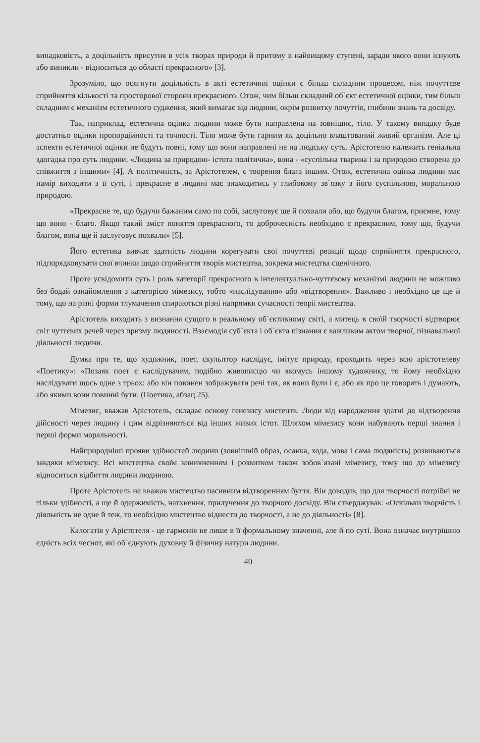випадковість, а доцільність присутня в усіх творах природи й притому в найвищому ступені, заради якого вони існують або виникли - відноситься до області прекрасного» [3].
Зрозуміло, що осягнути доцільність в акті естетичної оцінки є більш складним процесом, ніж почуттєве сприйняття кількості та просторової сторони прекрасного. Отож, чим більш складний об`єкт естетичної оцінки, тим більш складним є механізм естетичного судження, який вимагає від людини, окрім розвитку почуттів, глибини знань та досвіду.
Так, наприклад, естетична оцінка людини може бути направлена на зовнішнє, тіло. У такому випадку буде достатньо оцінки пропорційності та точності. Тіло може бути гарним як доцільно влаштований живий організм. Але ці аспекти естетичної оцінки не будуть повні, тому що вони направлені не на людську суть. Арістотелю належить геніальна здогадка про суть людини. «Людина за природою- істота політична», вона - «суспільна тварина і за природою створена до співжиття з іншими» [4]. А політичність, за Арістотелем, є творення блага іншим. Отож, естетична оцінка людини має намір виходити з її суті, і прекрасне в людині має знаходитись у глибокому зв`язку з його суспільною, моральною природою.
«Прекрасне те, що будучи бажаним само по собі, заслуговує ще й похвали або, що будучи благом, приємне, тому що воно - благо. Якщо такий зміст поняття прекрасного, то доброчесність необхідно є прекрасним, тому що, будучи благом, вона ще й заслуговує похвали» [5].
Його естетика вивчає здатність людини корегувати свої почуттєві реакції щодо сприйняття прекрасного, підпорядковувати свої вчинки щодо сприйняття творів мистецтва, зокрема мистецтва сценічного.
Проте усвідомити суть і роль категорії прекрасного в інтелектуально-чуттєвому механізмі людини не можливо без бодай ознайомлення з категорією мімезису, тобто «наслідування» або «відтворення». Важливо і необхідно це ще й тому, що на різні форми тлумачення спираються різні напрямки сучасності теорії мистецтва.
Арістотель виходить з визнання сущого в реальному об`єктивному світі, а митець в своїй творчості відтворює світ чуттєвих речей через призму людяності. Взаємодія суб`єкта і об`єкта пізнання є важливим актом творчої, пізнавальної діяльності людини.
Думка про те, що художник, поет, скульптор наслідує, імітує природу, проходить через всю арістотелеву «Поетику»: «Позаяк поет є наслідувачем, подібно живописцю чи якомусь іншому художнику, то йому необхідно наслідувати щось одне з трьох: або він повинен зображувати речі так, як вони були і є, або як про це говорять і думають, або якими вони повинні бути. (Поетика, абзац 25).
Мімезис, вважав Арістотель, складає основу генезису мистецтв. Люди від народження здатні до відтворення дійсності через людину і цим відрізняються від інших живих істот. Шляхом мімезису вони набувають перші знання і перші форми моральності.
Найприродніші прояви здібностей людини (зовнішній образ, осанка, хода, мова і сама людяність) розвиваються завдяки мімезису. Всі мистецтва своїм виникненням і розвитком також зобов`язані мімезису, тому що до мімезису відноситься відбиття людини людиною.
Проте Арістотель не вважав мистецтво пасивним відтворенням буття. Він доводив, що для творчості потрібні не тільки здібності, а ще й одержимість, натхнення, прилучення до творчого досвіду. Він стверджував: «Оскільки творчість і діяльність не одне й теж, то необхідно мистецтво віднести до творчості, а не до діяльності» [8].
Калогатія у Арістотеля - це гармонія не лише в її формальному значенні, але й по суті. Вона означає внутрішню єдність всіх чеснот, які об`єднують духовну й фізичну натури людини.
40